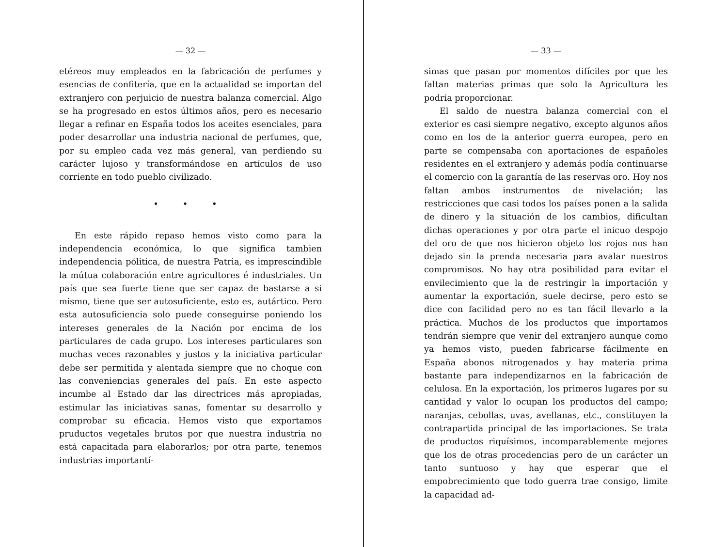— 32 —
etéreos muy empleados en la fabricación de perfumes y esencias de confitería, que en la actualidad se importan del extranjero con perjuicio de nuestra balanza comercial. Algo se ha progresado en estos últimos años, pero es necesario llegar a refinar en España todos los aceites esenciales, para poder desarrollar una industria nacional de perfumes, que, por su empleo cada vez más general, van perdiendo su carácter lujoso y transformándose en artículos de uso corriente en todo pueblo civilizado.
• • •
En este rápido repaso hemos visto como para la independencia económica, lo que significa tambien independencia pólitica, de nuestra Patria, es imprescindible la mútua colaboración entre agricultores é industriales. Un país que sea fuerte tiene que ser capaz de bastarse a si mismo, tiene que ser autosuficiente, esto es, autártico. Pero esta autosuficiencia solo puede conseguirse poniendo los intereses generales de la Nación por encima de los particulares de cada grupo. Los intereses particulares son muchas veces razonables y justos y la iniciativa particular debe ser permitida y alentada siempre que no choque con las conveniencias generales del país. En este aspecto incumbe al Estado dar las directrices más apropiadas, estimular las iniciativas sanas, fomentar su desarrollo y comprobar su eficacia. Hemos visto que exportamos pruductos vegetales brutos por que nuestra industria no está capacitada para elaborarlos; por otra parte, tenemos industrias importantí-
— 33 —
simas que pasan por momentos difíciles por que les faltan materias primas que solo la Agricultura les podria proporcionar.
El saldo de nuestra balanza comercial con el exterior es casi siempre negativo, excepto algunos años como en los de la anterior guerra europea, pero en parte se compensaba con aportaciones de españoles residentes en el extranjero y además podía continuarse el comercio con la garantía de las reservas oro. Hoy nos faltan ambos instrumentos de nivelación; las restricciones que casi todos los países ponen a la salida de dinero y la situación de los cambios, dificultan dichas operaciones y por otra parte el inicuo despojo del oro de que nos hicieron objeto los rojos nos han dejado sin la prenda necesaria para avalar nuestros compromisos. No hay otra posibilidad para evitar el envilecimiento que la de restringir la importación y aumentar la exportación, suele decirse, pero esto se dice con facilidad pero no es tan fácil llevarlo a la práctica. Muchos de los productos que importamos tendrán siempre que venir del extranjero aunque como ya hemos visto, pueden fabricarse fácilmente en España abonos nitrogenados y hay materia prima bastante para independizarnos en la fabricación de celulosa. En la exportación, los primeros lugares por su cantidad y valor lo ocupan los productos del campo; naranjas, cebollas, uvas, avellanas, etc., constituyen la contrapartida principal de las importaciones. Se trata de productos riquísimos, incomparablemente mejores que los de otras procedencias pero de un carácter un tanto suntuoso y hay que esperar que el empobrecimiento que todo guerra trae consigo, limite la capacidad ad-